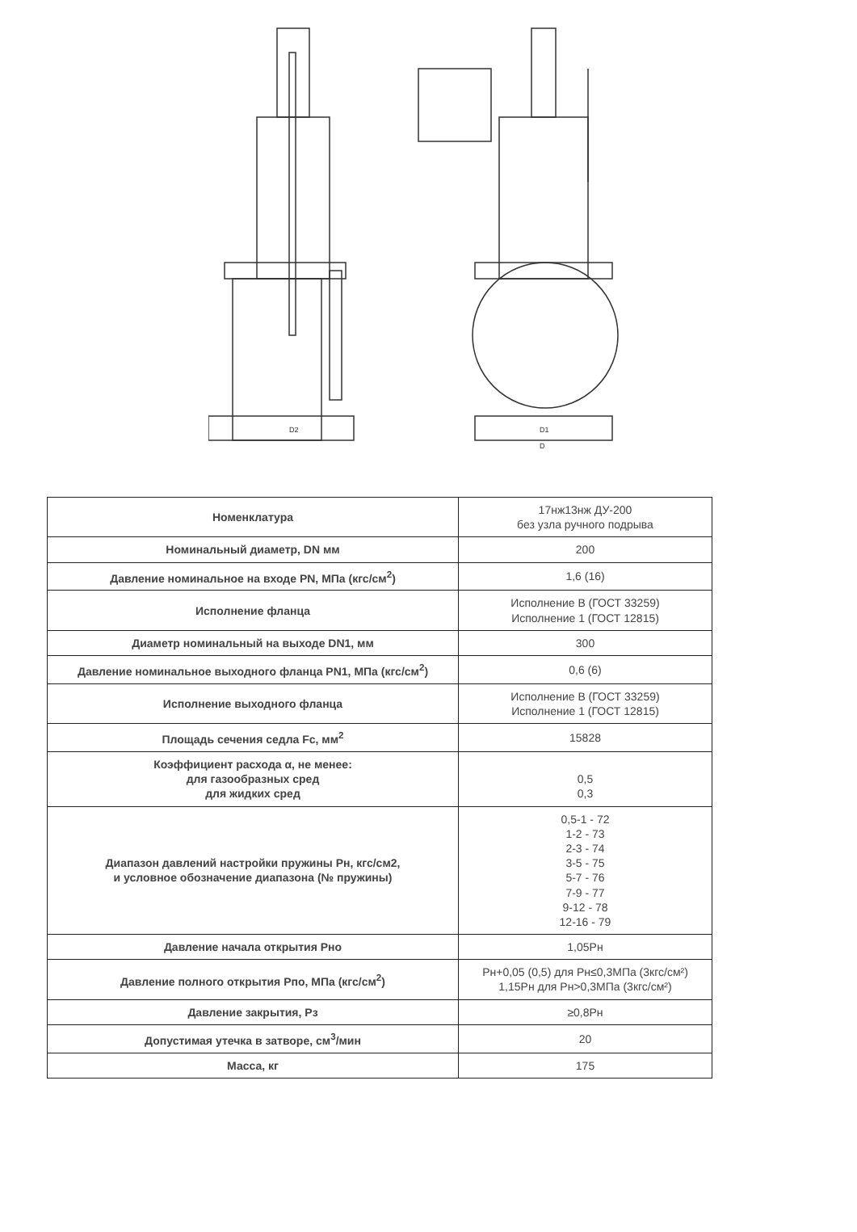D2
D1
D
| Номенклатура | 17нж13нж ДУ-200 без узла ручного подрыва |
| Номинальный диаметр, DN мм | 200 |
| Давление номинальное на входе PN, МПа (кгс/см<sup>2</sup>) | 1,6 (16) |
| Исполнение фланца | Исполнение В (ГОСТ 33259) Исполнение 1 (ГОСТ 12815) |
| Диаметр номинальный на выходе DN1, мм | 300 |
| Давление номинальное выходного фланца PN1, МПа (кгс/см<sup>2</sup>) | 0,6 (6) |
| Исполнение выходного фланца | Исполнение В (ГОСТ 33259) Исполнение 1 (ГОСТ 12815) |
| Площадь сечения седла Fc, мм<sup>2</sup> | 15828 |
| Коэффициент расхода α, не менее: для газообразных сред для жидких сред | 0,5 0,3 |
| Диапазон давлений настройки пружины Рн, кгс/см2, и условное обозначение диапазона (№ пружины) | 0,5-1 - 72 1-2 - 73 2-3 - 74 3-5 - 75 5-7 - 76 7-9 - 77 9-12 - 78 12-16 - 79 |
| Давление начала открытия Рно | 1,05Рн |
| Давление полного открытия Рпо, МПа (кгс/см<sup>2</sup>) | Рн+0,05 (0,5) для Рн≤0,3МПа (3кгс/см²) 1,15Рн для Рн>0,3МПа (3кгс/см²) |
| Давление закрытия, Рз | ≥0,8Рн |
| Допустимая утечка в затворе, см<sup>3</sup>/мин | 20 |
| Масса, кг | 175 |